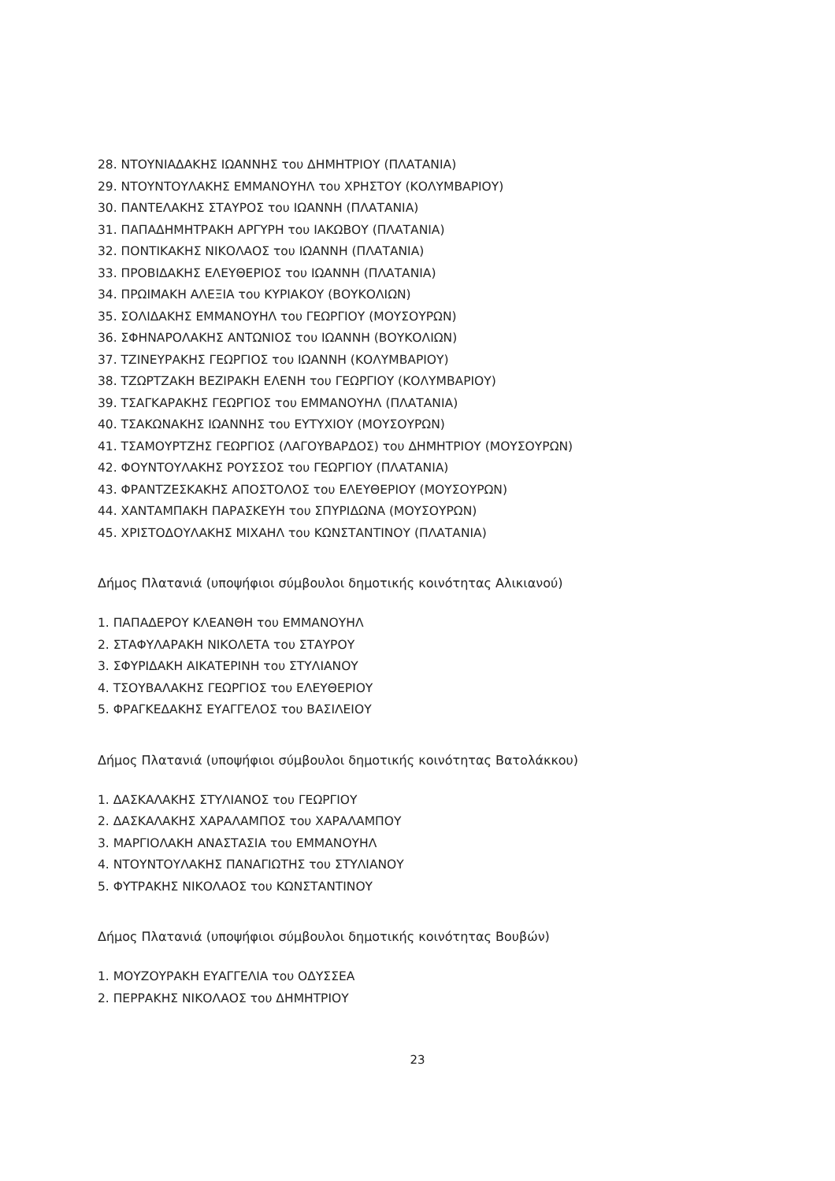28. ΝΤΟΥΝΙΑΔΑΚΗΣ ΙΩΑΝΝΗΣ του ΔΗΜΗΤΡΙΟΥ (ΠΛΑΤΑΝΙΑ)
29. ΝΤΟΥΝΤΟΥΛΑΚΗΣ ΕΜΜΑΝΟΥΗΛ του ΧΡΗΣΤΟΥ (ΚΟΛΥΜΒΑΡΙΟΥ)
30. ΠΑΝΤΕΛΑΚΗΣ ΣΤΑΥΡΟΣ του ΙΩΑΝΝΗ (ΠΛΑΤΑΝΙΑ)
31. ΠΑΠΑΔΗΜΗΤΡΑΚΗ ΑΡΓΥΡΗ του ΙΑΚΩΒΟΥ (ΠΛΑΤΑΝΙΑ)
32. ΠΟΝΤΙΚΑΚΗΣ ΝΙΚΟΛΑΟΣ του ΙΩΑΝΝΗ (ΠΛΑΤΑΝΙΑ)
33. ΠΡΟΒΙΔΑΚΗΣ ΕΛΕΥΘΕΡΙΟΣ του ΙΩΑΝΝΗ (ΠΛΑΤΑΝΙΑ)
34. ΠΡΩΙΜΑΚΗ ΑΛΕΞΙΑ του ΚΥΡΙΑΚΟΥ (ΒΟΥΚΟΛΙΩΝ)
35. ΣΟΛΙΔΑΚΗΣ ΕΜΜΑΝΟΥΗΛ του ΓΕΩΡΓΙΟΥ (ΜΟΥΣΟΥΡΩΝ)
36. ΣΦΗΝΑΡΟΛΑΚΗΣ ΑΝΤΩΝΙΟΣ του ΙΩΑΝΝΗ (ΒΟΥΚΟΛΙΩΝ)
37. ΤΖΙΝΕΥΡΑΚΗΣ ΓΕΩΡΓΙΟΣ του ΙΩΑΝΝΗ (ΚΟΛΥΜΒΑΡΙΟΥ)
38. ΤΖΩΡΤΖΑΚΗ ΒΕΖΙΡΑΚΗ ΕΛΕΝΗ του ΓΕΩΡΓΙΟΥ (ΚΟΛΥΜΒΑΡΙΟΥ)
39. ΤΣΑΓΚΑΡΑΚΗΣ ΓΕΩΡΓΙΟΣ του ΕΜΜΑΝΟΥΗΛ (ΠΛΑΤΑΝΙΑ)
40. ΤΣΑΚΩΝΑΚΗΣ ΙΩΑΝΝΗΣ του ΕΥΤΥΧΙΟΥ (ΜΟΥΣΟΥΡΩΝ)
41. ΤΣΑΜΟΥΡΤΖΗΣ ΓΕΩΡΓΙΟΣ (ΛΑΓΟΥΒΑΡΔΟΣ) του ΔΗΜΗΤΡΙΟΥ (ΜΟΥΣΟΥΡΩΝ)
42. ΦΟΥΝΤΟΥΛΑΚΗΣ ΡΟΥΣΣΟΣ του ΓΕΩΡΓΙΟΥ (ΠΛΑΤΑΝΙΑ)
43. ΦΡΑΝΤΖΕΣΚΑΚΗΣ ΑΠΟΣΤΟΛΟΣ του ΕΛΕΥΘΕΡΙΟΥ (ΜΟΥΣΟΥΡΩΝ)
44. ΧΑΝΤΑΜΠΑΚΗ ΠΑΡΑΣΚΕΥΗ του ΣΠΥΡΙΔΩΝΑ (ΜΟΥΣΟΥΡΩΝ)
45. ΧΡΙΣΤΟΔΟΥΛΑΚΗΣ ΜΙΧΑΗΛ του ΚΩΝΣΤΑΝΤΙΝΟΥ (ΠΛΑΤΑΝΙΑ)
Δήμος Πλατανιά (υποψήφιοι σύμβουλοι δημοτικής κοινότητας Αλικιανού)
1. ΠΑΠΑΔΕΡΟΥ ΚΛΕΑΝΘΗ του ΕΜΜΑΝΟΥΗΛ
2. ΣΤΑΦΥΛΑΡΑΚΗ ΝΙΚΟΛΕΤΑ του ΣΤΑΥΡΟΥ
3. ΣΦΥΡΙΔΑΚΗ ΑΙΚΑΤΕΡΙΝΗ του ΣΤΥΛΙΑΝΟΥ
4. ΤΣΟΥΒΑΛΑΚΗΣ ΓΕΩΡΓΙΟΣ του ΕΛΕΥΘΕΡΙΟΥ
5. ΦΡΑΓΚΕΔΑΚΗΣ ΕΥΑΓΓΕΛΟΣ του ΒΑΣΙΛΕΙΟΥ
Δήμος Πλατανιά (υποψήφιοι σύμβουλοι δημοτικής κοινότητας Βατολάκκου)
1. ΔΑΣΚΑΛΑΚΗΣ ΣΤΥΛΙΑΝΟΣ του ΓΕΩΡΓΙΟΥ
2. ΔΑΣΚΑΛΑΚΗΣ ΧΑΡΑΛΑΜΠΟΣ του ΧΑΡΑΛΑΜΠΟΥ
3. ΜΑΡΓΙΟΛΑΚΗ ΑΝΑΣΤΑΣΙΑ του ΕΜΜΑΝΟΥΗΛ
4. ΝΤΟΥΝΤΟΥΛΑΚΗΣ ΠΑΝΑΓΙΩΤΗΣ του ΣΤΥΛΙΑΝΟΥ
5. ΦΥΤΡΑΚΗΣ ΝΙΚΟΛΑΟΣ του ΚΩΝΣΤΑΝΤΙΝΟΥ
Δήμος Πλατανιά (υποψήφιοι σύμβουλοι δημοτικής κοινότητας Βουβών)
1. ΜΟΥΖΟΥΡΑΚΗ ΕΥΑΓΓΕΛΙΑ του ΟΔΥΣΣΕΑ
2. ΠΕΡΡΑΚΗΣ ΝΙΚΟΛΑΟΣ του ΔΗΜΗΤΡΙΟΥ
23